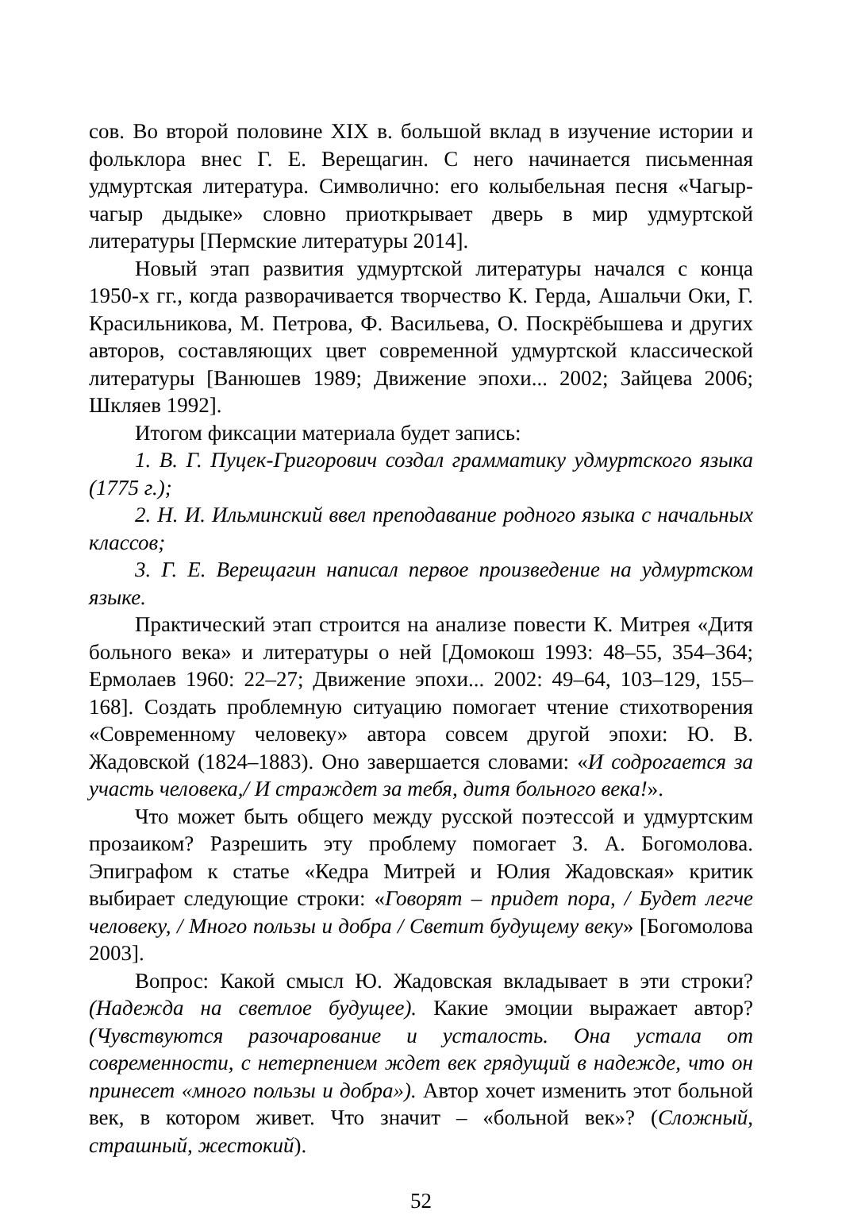сов. Во второй половине XIX в. большой вклад в изучение истории и фольклора внес Г. Е. Верещагин. С него начинается письменная удмуртская литература. Символично: его колыбельная песня «Чагыр-чагыр дыдыке» словно приоткрывает дверь в мир удмуртской литературы [Пермские литературы 2014].
Новый этап развития удмуртской литературы начался с конца 1950-х гг., когда разворачивается творчество К. Герда, Ашальчи Оки, Г. Красильникова, М. Петрова, Ф. Васильева, О. Поскрёбышева и других авторов, составляющих цвет современной удмуртской классической литературы [Ванюшев 1989; Движение эпохи... 2002; Зайцева 2006; Шкляев 1992].
Итогом фиксации материала будет запись:
1. В. Г. Пуцек-Григорович создал грамматику удмуртского языка (1775 г.);
2. Н. И. Ильминский ввел преподавание родного языка с начальных классов;
3. Г. Е. Верещагин написал первое произведение на удмуртском языке.
Практический этап строится на анализе повести К. Митрея «Дитя больного века» и литературы о ней [Домокош 1993: 48–55, 354–364; Ермолаев 1960: 22–27; Движение эпохи... 2002: 49–64, 103–129, 155–168]. Создать проблемную ситуацию помогает чтение стихотворения «Современному человеку» автора совсем другой эпохи: Ю. В. Жадовской (1824–1883). Оно завершается словами: «И содрогается за участь человека,/ И страждет за тебя, дитя больного века!».
Что может быть общего между русской поэтессой и удмуртским прозаиком? Разрешить эту проблему помогает З. А. Богомолова. Эпиграфом к статье «Кедра Митрей и Юлия Жадовская» критик выбирает следующие строки: «Говорят – придет пора, / Будет легче человеку, / Много пользы и добра / Светит будущему веку» [Богомолова 2003].
Вопрос: Какой смысл Ю. Жадовская вкладывает в эти строки? (Надежда на светлое будущее). Какие эмоции выражает автор? (Чувствуются разочарование и усталость. Она устала от современности, с нетерпением ждет век грядущий в надежде, что он принесет «много пользы и добра»). Автор хочет изменить этот больной век, в котором живет. Что значит – «больной век»? (Сложный, страшный, жестокий).
52